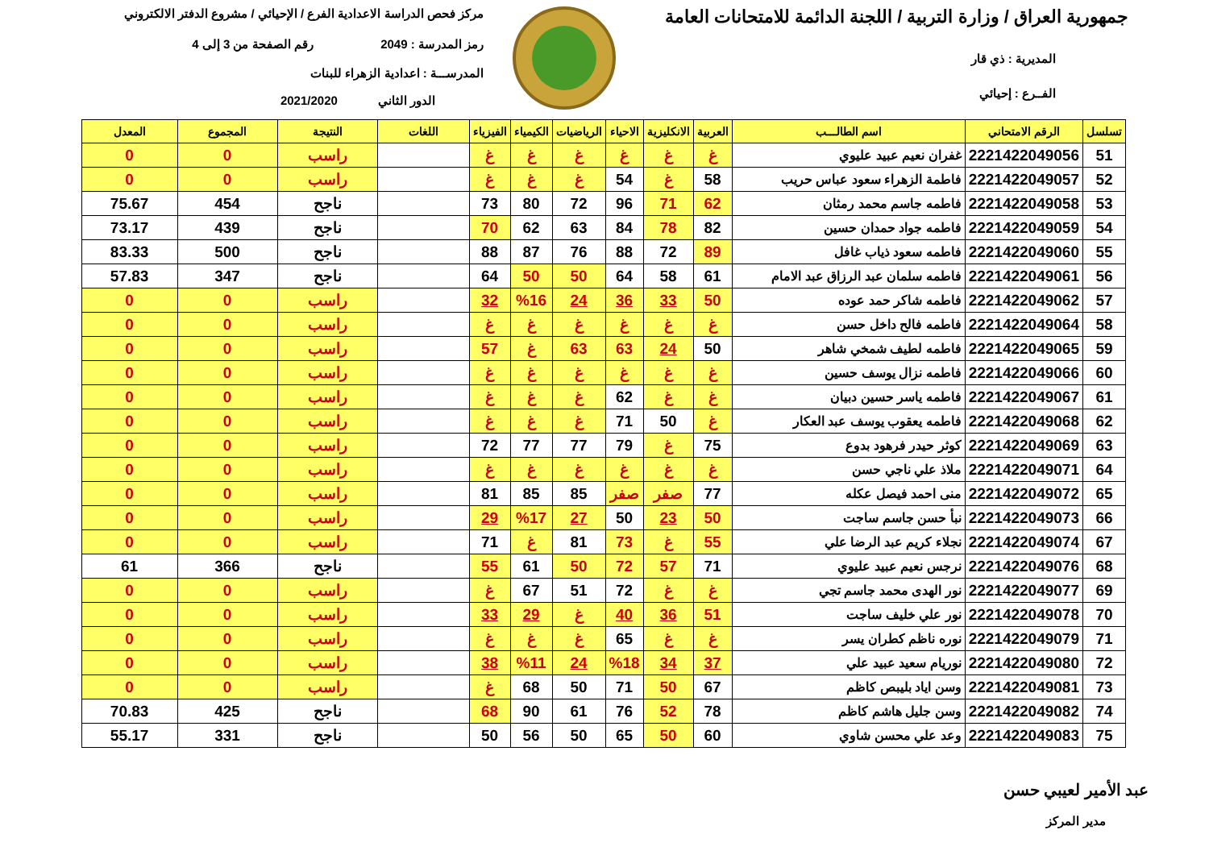جمهورية العراق / وزارة التربية / اللجنة الدائمة للامتحانات العامة
المديرية : ذي قار
الفــرع : إحيائي
مركز فحص الدراسة الاعدادية الفرع / الإحيائي / مشروع الدفتر الالكتروني
رمز المدرسة : 2049 رقم الصفحة من 3 إلى 4
المدرســـة : اعدادية الزهراء للبنات
الدور الثاني 2021/2020
| تسلسل | الرقم الامتحاني | اسم الطالـــب | العربية | الانكليزية | الاحياء | الرياضيات | الكيمياء | الفيزياء | اللغات | النتيجة | المجموع | المعدل |
| --- | --- | --- | --- | --- | --- | --- | --- | --- | --- | --- | --- | --- |
| 51 | 2221422049056 | غفران نعيم عبيد عليوي | غ | غ | غ | غ | غ | غ | | راسب | 0 | 0 |
| 52 | 2221422049057 | فاطمة الزهراء سعود عباس حريب | 58 | غ | 54 | غ | غ | غ | | راسب | 0 | 0 |
| 53 | 2221422049058 | فاطمه جاسم محمد رمثان | 62 | 71 | 96 | 72 | 80 | 73 | | ناجح | 454 | 75.67 |
| 54 | 2221422049059 | فاطمه جواد حمدان حسين | 82 | 78 | 84 | 63 | 62 | 70 | | ناجح | 439 | 73.17 |
| 55 | 2221422049060 | فاطمه سعود ذياب غافل | 89 | 72 | 88 | 76 | 87 | 88 | | ناجح | 500 | 83.33 |
| 56 | 2221422049061 | فاطمه سلمان عبد الرزاق عبد الامام | 61 | 58 | 64 | 50 | 50 | 64 | | ناجح | 347 | 57.83 |
| 57 | 2221422049062 | فاطمه شاكر حمد عوده | 50 | 33 | 36 | 24 | %16 | 32 | | راسب | 0 | 0 |
| 58 | 2221422049064 | فاطمه فالح داخل حسن | غ | غ | غ | غ | غ | غ | | راسب | 0 | 0 |
| 59 | 2221422049065 | فاطمه لطيف شمخي شاهر | 50 | 24 | 63 | 63 | غ | 57 | | راسب | 0 | 0 |
| 60 | 2221422049066 | فاطمه نزال يوسف حسين | غ | غ | غ | غ | غ | غ | | راسب | 0 | 0 |
| 61 | 2221422049067 | فاطمه ياسر حسين دبيان | غ | غ | 62 | غ | غ | غ | | راسب | 0 | 0 |
| 62 | 2221422049068 | فاطمه يعقوب يوسف عبد العكار | غ | 50 | 71 | غ | غ | غ | | راسب | 0 | 0 |
| 63 | 2221422049069 | كوثر حيدر فرهود بدوع | 75 | غ | 79 | 77 | 77 | 72 | | راسب | 0 | 0 |
| 64 | 2221422049071 | ملاذ علي ناجي حسن | غ | غ | غ | غ | غ | غ | | راسب | 0 | 0 |
| 65 | 2221422049072 | منى احمد فيصل عكله | 77 | صفر | صفر | 85 | 85 | 81 | | راسب | 0 | 0 |
| 66 | 2221422049073 | نبأ حسن جاسم ساجت | 50 | 23 | 50 | 27 | %17 | 29 | | راسب | 0 | 0 |
| 67 | 2221422049074 | نجلاء كريم عبد الرضا علي | 55 | غ | 73 | 81 | غ | 71 | | راسب | 0 | 0 |
| 68 | 2221422049076 | نرجس نعيم عبيد عليوي | 71 | 57 | 72 | 50 | 61 | 55 | | ناجح | 366 | 61 |
| 69 | 2221422049077 | نور الهدى محمد جاسم تجي | غ | غ | 72 | 51 | 67 | غ | | راسب | 0 | 0 |
| 70 | 2221422049078 | نور علي خليف ساجت | 51 | 36 | 40 | غ | 29 | 33 | | راسب | 0 | 0 |
| 71 | 2221422049079 | نوره ناظم كطران يسر | غ | غ | 65 | غ | غ | غ | | راسب | 0 | 0 |
| 72 | 2221422049080 | نوريام سعيد عبيد علي | 37 | 34 | %18 | 24 | %11 | 38 | | راسب | 0 | 0 |
| 73 | 2221422049081 | وسن اياد بليبص كاظم | 67 | 50 | 71 | 50 | 68 | غ | | راسب | 0 | 0 |
| 74 | 2221422049082 | وسن جليل هاشم كاظم | 78 | 52 | 76 | 61 | 90 | 68 | | ناجح | 425 | 70.83 |
| 75 | 2221422049083 | وعد علي محسن شاوي | 60 | 50 | 65 | 50 | 56 | 50 | | ناجح | 331 | 55.17 |
عبد الأمير لعيبي حسن
مدير المركز